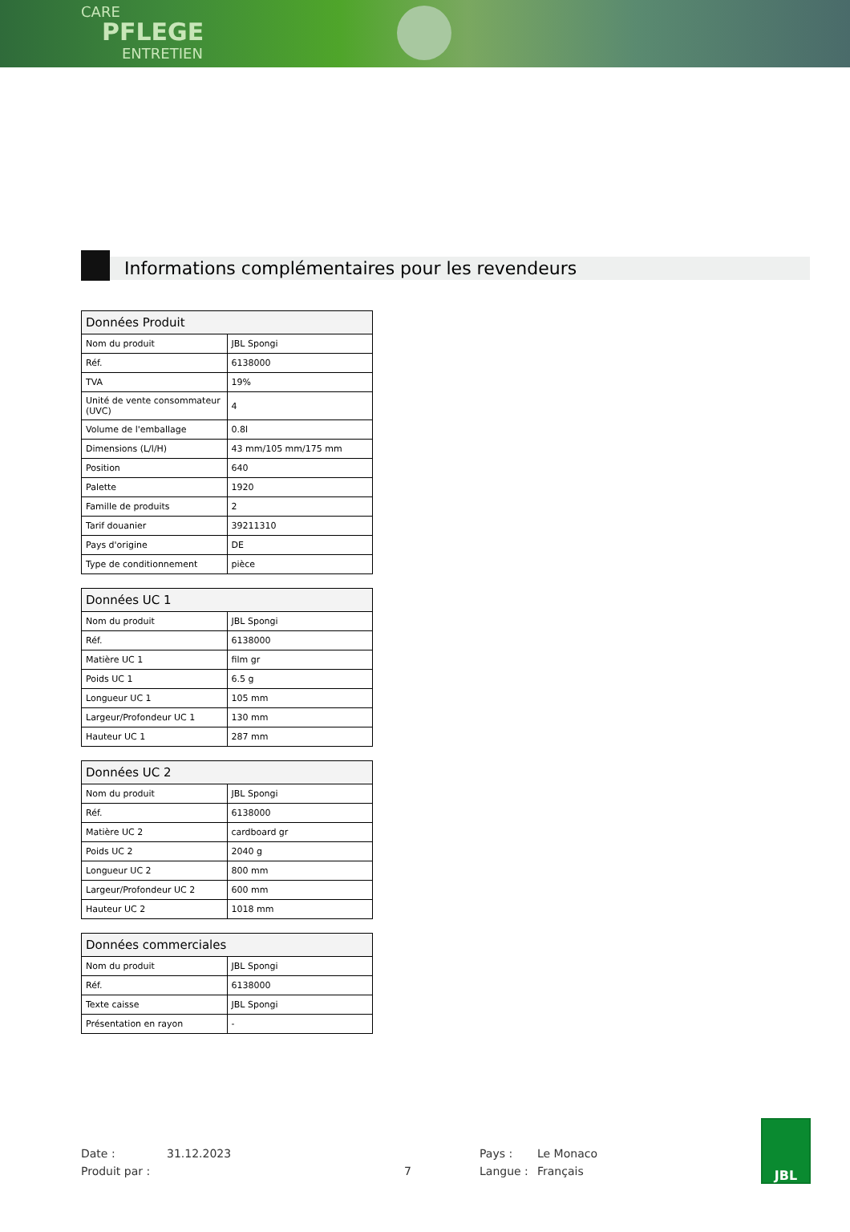CARE
PFLEGE
ENTRETIEN
Informations complémentaires pour les revendeurs
| Données Produit | |
| --- | --- |
| Nom du produit | JBL Spongi |
| Réf. | 6138000 |
| TVA | 19% |
| Unité de vente consommateur (UVC) | 4 |
| Volume de l'emballage | 0.8l |
| Dimensions (L/l/H) | 43 mm/105 mm/175 mm |
| Position | 640 |
| Palette | 1920 |
| Famille de produits | 2 |
| Tarif douanier | 39211310 |
| Pays d'origine | DE |
| Type de conditionnement | pièce |
| Données UC 1 | |
| --- | --- |
| Nom du produit | JBL Spongi |
| Réf. | 6138000 |
| Matière UC 1 | film gr |
| Poids UC 1 | 6.5 g |
| Longueur UC 1 | 105 mm |
| Largeur/Profondeur UC 1 | 130 mm |
| Hauteur UC 1 | 287 mm |
| Données UC 2 | |
| --- | --- |
| Nom du produit | JBL Spongi |
| Réf. | 6138000 |
| Matière UC 2 | cardboard gr |
| Poids UC 2 | 2040 g |
| Longueur UC 2 | 800 mm |
| Largeur/Profondeur UC 2 | 600 mm |
| Hauteur UC 2 | 1018 mm |
| Données commerciales | |
| --- | --- |
| Nom du produit | JBL Spongi |
| Réf. | 6138000 |
| Texte caisse | JBL Spongi |
| Présentation en rayon | - |
Date : 31.12.2023 Pays : Le Monaco Produit par : 7 Langue : Français
JBL